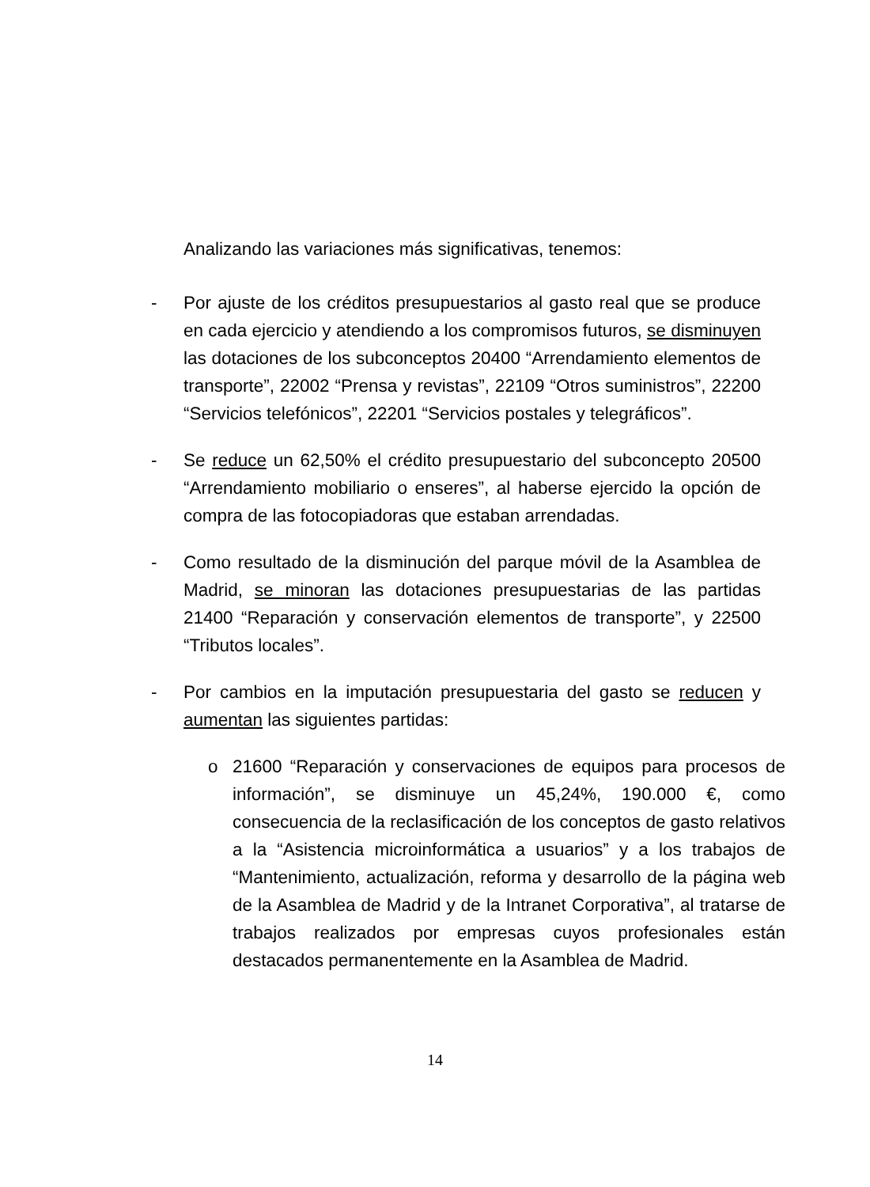Analizando las variaciones más significativas, tenemos:
- Por ajuste de los créditos presupuestarios al gasto real que se produce en cada ejercicio y atendiendo a los compromisos futuros, se disminuyen las dotaciones de los subconceptos 20400 “Arrendamiento elementos de transporte”, 22002 “Prensa y revistas”, 22109 “Otros suministros”, 22200 “Servicios telefónicos”, 22201 “Servicios postales y telegráficos”.
- Se reduce un 62,50% el crédito presupuestario del subconcepto 20500 “Arrendamiento mobiliario o enseres”, al haberse ejercido la opción de compra de las fotocopiadoras que estaban arrendadas.
- Como resultado de la disminución del parque móvil de la Asamblea de Madrid, se minoran las dotaciones presupuestarias de las partidas 21400 “Reparación y conservación elementos de transporte”, y 22500 “Tributos locales”.
- Por cambios en la imputación presupuestaria del gasto se reducen y aumentan las siguientes partidas:
o 21600 “Reparación y conservaciones de equipos para procesos de información”, se disminuye un 45,24%, 190.000 €, como consecuencia de la reclasificación de los conceptos de gasto relativos a la “Asistencia microinformática a usuarios” y a los trabajos de “Mantenimiento, actualización, reforma y desarrollo de la página web de la Asamblea de Madrid y de la Intranet Corporativa”, al tratarse de trabajos realizados por empresas cuyos profesionales están destacados permanentemente en la Asamblea de Madrid.
14